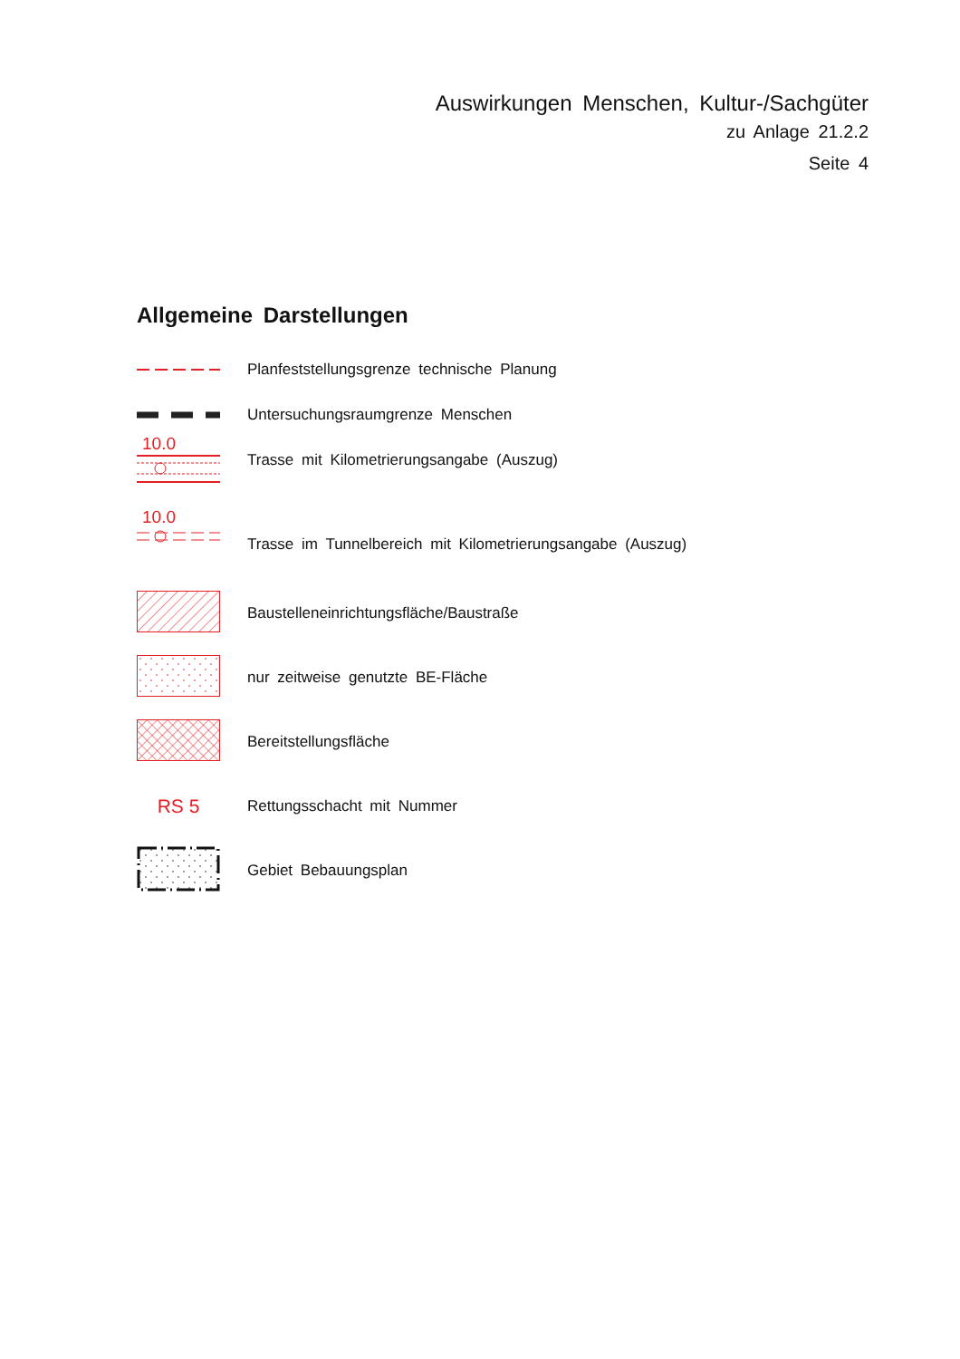Auswirkungen Menschen, Kultur-/Sachgüter
zu Anlage 21.2.2
Seite 4
Allgemeine Darstellungen
Planfeststellungsgrenze technische Planung
Untersuchungsraumgrenze Menschen
10.0
Trasse mit Kilometrierungsangabe (Auszug)
10.0
Trasse im Tunnelbereich mit Kilometrierungsangabe (Auszug)
Baustelleneinrichtungsfläche/Baustraße
nur zeitweise genutzte BE-Fläche
Bereitstellungsfläche
RS 5
Rettungsschacht mit Nummer
Gebiet Bebauungsplan